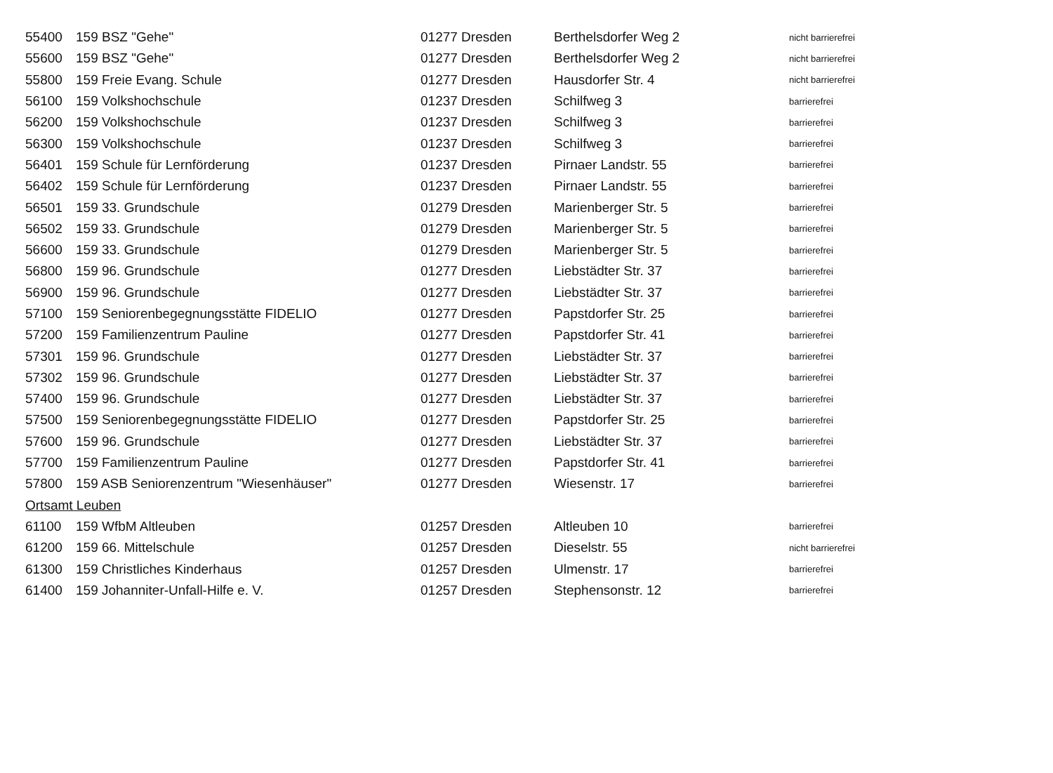| 55400 | 159 BSZ "Gehe" | 01277 Dresden | Berthelsdorfer Weg 2 | nicht barrierefrei |
| 55600 | 159 BSZ "Gehe" | 01277 Dresden | Berthelsdorfer Weg 2 | nicht barrierefrei |
| 55800 | 159 Freie Evang. Schule | 01277 Dresden | Hausdorfer Str. 4 | nicht barrierefrei |
| 56100 | 159 Volkshochschule | 01237 Dresden | Schilfweg 3 | barrierefrei |
| 56200 | 159 Volkshochschule | 01237 Dresden | Schilfweg 3 | barrierefrei |
| 56300 | 159 Volkshochschule | 01237 Dresden | Schilfweg 3 | barrierefrei |
| 56401 | 159 Schule für Lernförderung | 01237 Dresden | Pirnaer Landstr. 55 | barrierefrei |
| 56402 | 159 Schule für Lernförderung | 01237 Dresden | Pirnaer Landstr. 55 | barrierefrei |
| 56501 | 159 33. Grundschule | 01279 Dresden | Marienberger Str. 5 | barrierefrei |
| 56502 | 159 33. Grundschule | 01279 Dresden | Marienberger Str. 5 | barrierefrei |
| 56600 | 159 33. Grundschule | 01279 Dresden | Marienberger Str. 5 | barrierefrei |
| 56800 | 159 96. Grundschule | 01277 Dresden | Liebstädter Str. 37 | barrierefrei |
| 56900 | 159 96. Grundschule | 01277 Dresden | Liebstädter Str. 37 | barrierefrei |
| 57100 | 159 Seniorenbegegnungsstätte FIDELIO | 01277 Dresden | Papstdorfer Str. 25 | barrierefrei |
| 57200 | 159 Familienzentrum Pauline | 01277 Dresden | Papstdorfer Str. 41 | barrierefrei |
| 57301 | 159 96. Grundschule | 01277 Dresden | Liebstädter Str. 37 | barrierefrei |
| 57302 | 159 96. Grundschule | 01277 Dresden | Liebstädter Str. 37 | barrierefrei |
| 57400 | 159 96. Grundschule | 01277 Dresden | Liebstädter Str. 37 | barrierefrei |
| 57500 | 159 Seniorenbegegnungsstätte FIDELIO | 01277 Dresden | Papstdorfer Str. 25 | barrierefrei |
| 57600 | 159 96. Grundschule | 01277 Dresden | Liebstädter Str. 37 | barrierefrei |
| 57700 | 159 Familienzentrum Pauline | 01277 Dresden | Papstdorfer Str. 41 | barrierefrei |
| 57800 | 159 ASB Seniorenzentrum "Wiesenhäuser" | 01277 Dresden | Wiesenstr. 17 | barrierefrei |
| Ortsamt Leuben | | | | |
| 61100 | 159 WfbM Altleuben | 01257 Dresden | Altleuben 10 | barrierefrei |
| 61200 | 159 66. Mittelschule | 01257 Dresden | Dieselstr. 55 | nicht barrierefrei |
| 61300 | 159 Christliches Kinderhaus | 01257 Dresden | Ulmenstr. 17 | barrierefrei |
| 61400 | 159 Johanniter-Unfall-Hilfe e. V. | 01257 Dresden | Stephensonstr. 12 | barrierefrei |